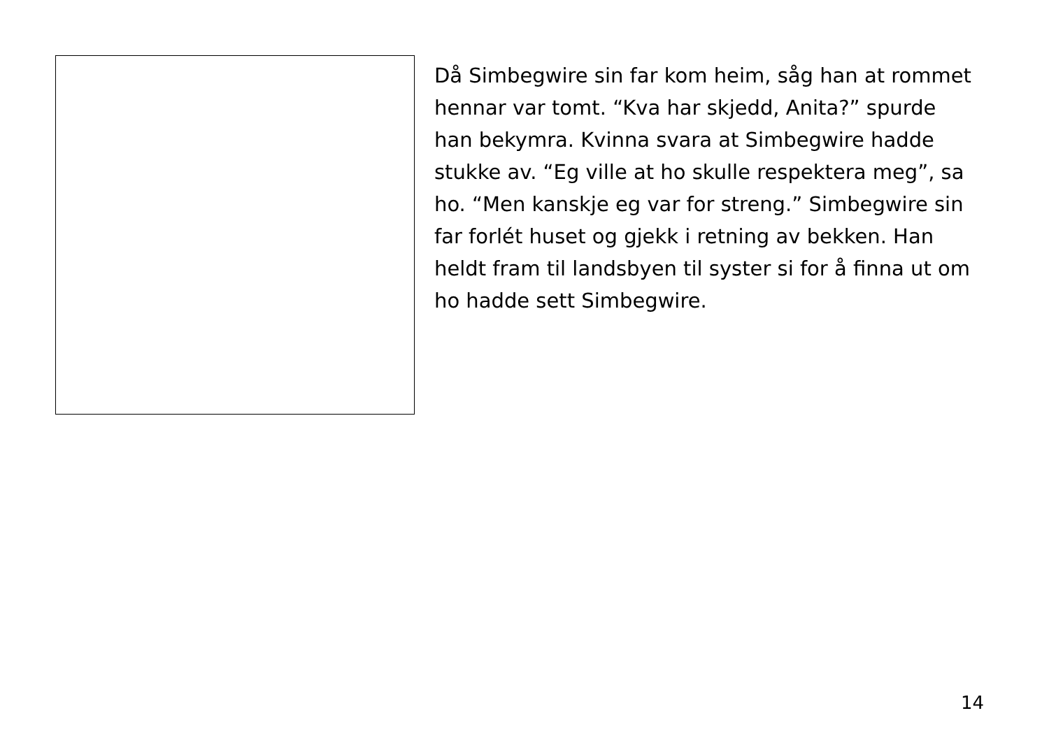Då Simbegwire sin far kom heim, såg han at rommet hennar var tomt. “Kva har skjedd, Anita?” spurde han bekymra. Kvinna svara at Simbegwire hadde stukke av. “Eg ville at ho skulle respektera meg”, sa ho. “Men kanskje eg var for streng.” Simbegwire sin far forlét huset og gjekk i retning av bekken. Han heldt fram til landsbyen til syster si for å finna ut om ho hadde sett Simbegwire.
14